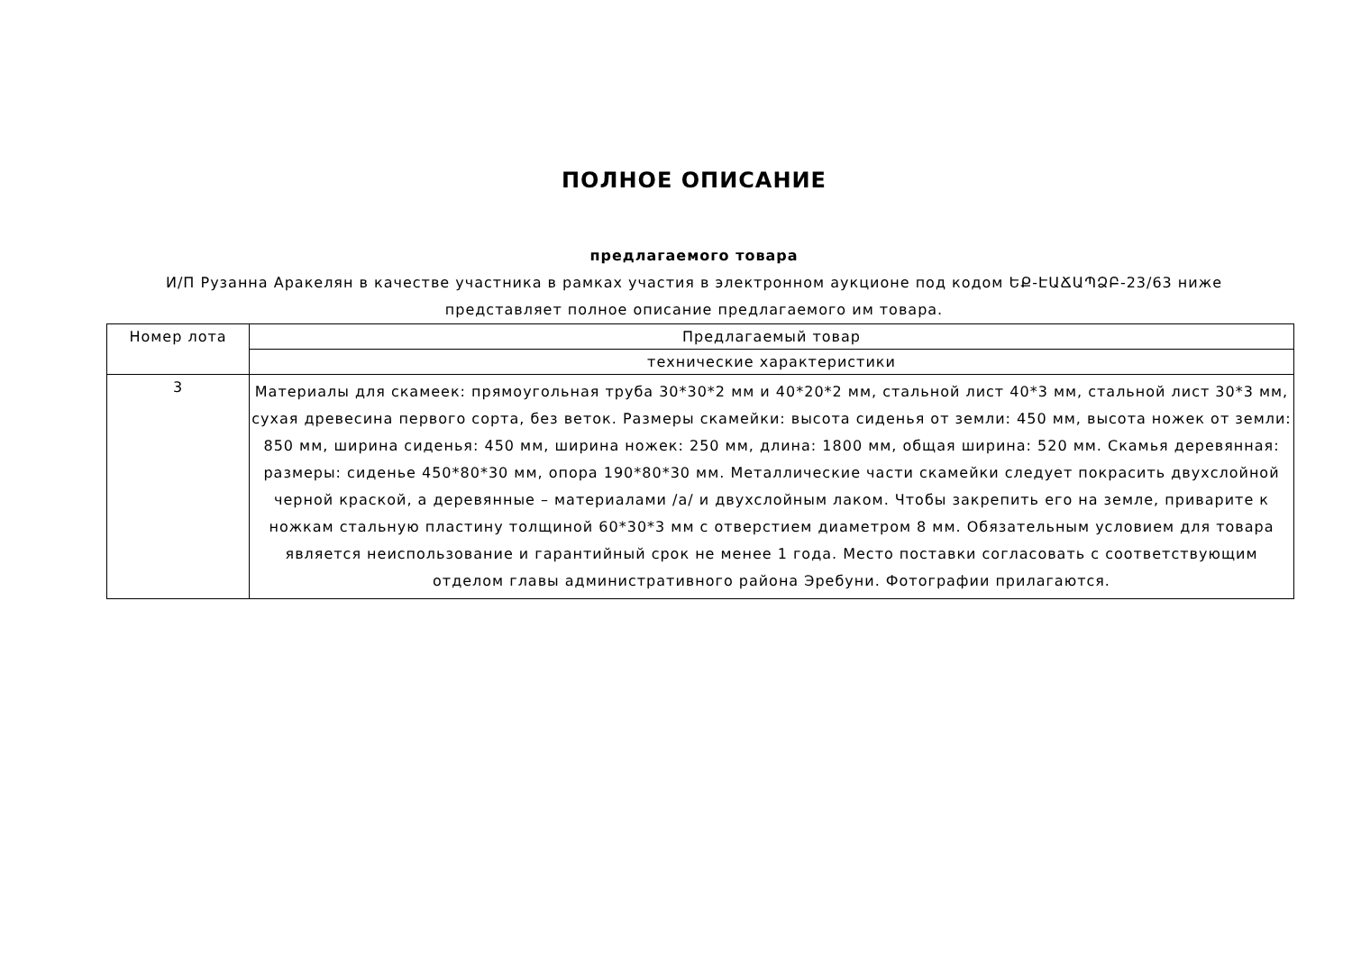ПОЛНОЕ ОПИСАНИЕ
предлагаемого товара
И/П Рузанна Аракелян в качестве участника в рамках участия в электронном аукционе под кодом ԵՔ-ԷԱՃԱՊՁԲ-23/63 ниже представляет полное описание предлагаемого им товара.
| Номер лота | Предлагаемый товар |
| --- | --- |
| | технические характеристики |
| 3 | Материалы для скамеек: прямоугольная труба 30*30*2 мм и 40*20*2 мм, стальной лист 40*3 мм, стальной лист 30*3 мм, сухая древесина первого сорта, без веток. Размеры скамейки: высота сиденья от земли: 450 мм, высота ножек от земли: 850 мм, ширина сиденья: 450 мм, ширина ножек: 250 мм, длина: 1800 мм, общая ширина: 520 мм. Скамья деревянная: размеры: сиденье 450*80*30 мм, опора 190*80*30 мм. Металлические части скамейки следует покрасить двухслойной черной краской, а деревянные – материалами /а/ и двухслойным лаком. Чтобы закрепить его на земле, приварите к ножкам стальную пластину толщиной 60*30*3 мм с отверстием диаметром 8 мм. Обязательным условием для товара является неиспользование и гарантийный срок не менее 1 года. Место поставки согласовать с соответствующим отделом главы административного района Эребуни. Фотографии прилагаются. |